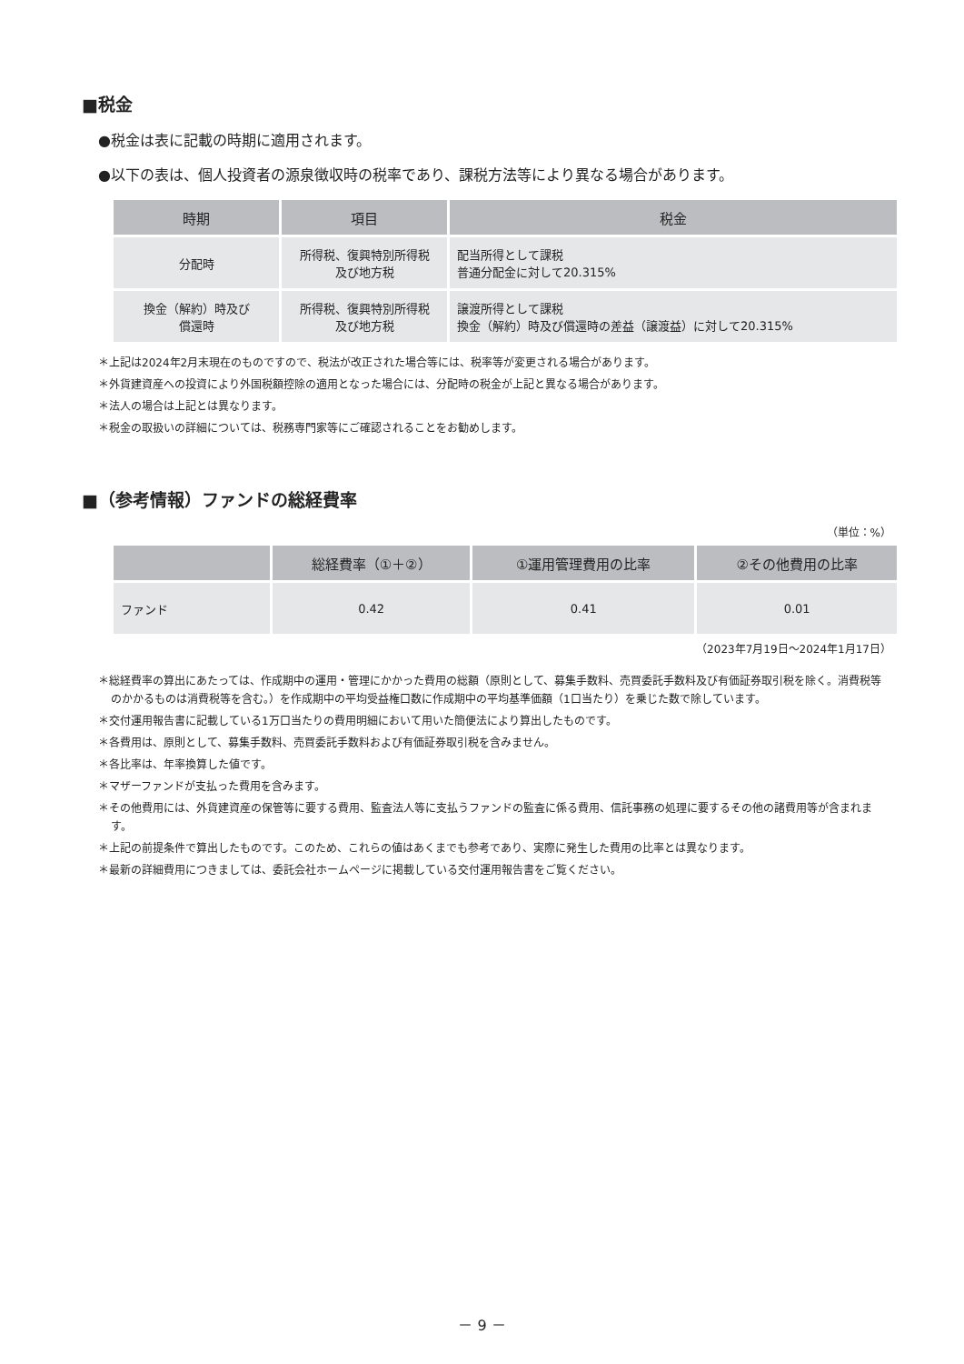■税金
●税金は表に記載の時期に適用されます。
●以下の表は、個人投資者の源泉徴収時の税率であり、課税方法等により異なる場合があります。
| 時期 | 項目 | 税金 |
| --- | --- | --- |
| 分配時 | 所得税、復興特別所得税 及び地方税 | 配当所得として課税 普通分配金に対して20.315% |
| 換金（解約）時及び 償還時 | 所得税、復興特別所得税 及び地方税 | 譲渡所得として課税 換金（解約）時及び償還時の差益（譲渡益）に対して20.315% |
＊上記は2024年2月末現在のものですので、税法が改正された場合等には、税率等が変更される場合があります。
＊外貨建資産への投資により外国税額控除の適用となった場合には、分配時の税金が上記と異なる場合があります。
＊法人の場合は上記とは異なります。
＊税金の取扱いの詳細については、税務専門家等にご確認されることをお勧めします。
■（参考情報）ファンドの総経費率
（単位：%）
| | 総経費率（①＋②） | ①運用管理費用の比率 | ②その他費用の比率 |
| --- | --- | --- | --- |
| ファンド | 0.42 | 0.41 | 0.01 |
（2023年7月19日～2024年1月17日）
＊総経費率の算出にあたっては、作成期中の運用・管理にかかった費用の総額（原則として、募集手数料、売買委託手数料及び有価証券取引税を除く。消費税等のかかるものは消費税等を含む。）を作成期中の平均受益権口数に作成期中の平均基準価額（1口当たり）を乗じた数で除しています。
＊交付運用報告書に記載している1万口当たりの費用明細において用いた簡便法により算出したものです。
＊各費用は、原則として、募集手数料、売買委託手数料および有価証券取引税を含みません。
＊各比率は、年率換算した値です。
＊マザーファンドが支払った費用を含みます。
＊その他費用には、外貨建資産の保管等に要する費用、監査法人等に支払うファンドの監査に係る費用、信託事務の処理に要するその他の諸費用等が含まれます。
＊上記の前提条件で算出したものです。このため、これらの値はあくまでも参考であり、実際に発生した費用の比率とは異なります。
＊最新の詳細費用につきましては、委託会社ホームページに掲載している交付運用報告書をご覧ください。
－ 9 －